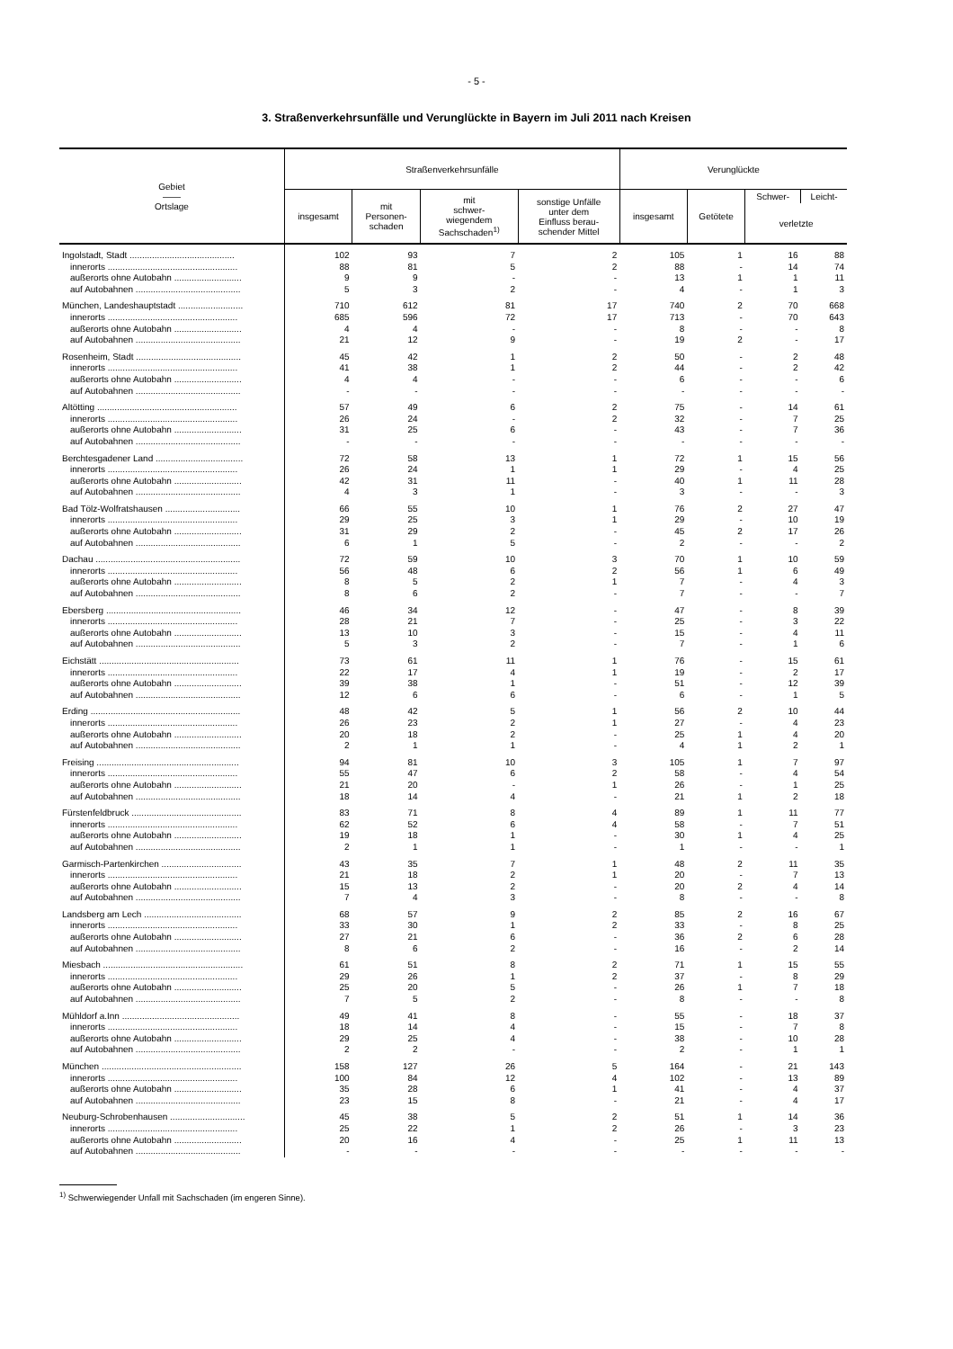- 5 -
3. Straßenverkehrsunfälle und Verunglückte in Bayern im Juli 2011 nach Kreisen
| Gebiet —— Ortslage | Straßenverkehrsunfälle | | | | Verunglückte | | | |
| --- | --- | --- | --- | --- | --- | --- | --- | --- |
| | insgesamt | mit Personen- schaden | mit schwer- wiegendem Sachschaden<sup>1)</sup> | sonstige Unfälle unter dem Einfluss berau- schender Mittel | insgesamt | Getötete | Schwer- | Leicht- |
| | | | | | | | verletzte | |
| Ingolstadt, Stadt .......................................... | 102 | 93 | 7 | 2 | 105 | 1 | 16 | 88 |
| innerorts .................................................... | 88 | 81 | 5 | 2 | 88 | - | 14 | 74 |
| außerorts ohne Autobahn ........................... | 9 | 9 | - | - | 13 | 1 | 1 | 11 |
| auf Autobahnen .......................................... | 5 | 3 | 2 | - | 4 | - | 1 | 3 |
| München, Landeshauptstadt .......................... | 710 | 612 | 81 | 17 | 740 | 2 | 70 | 668 |
| innerorts .................................................... | 685 | 596 | 72 | 17 | 713 | - | 70 | 643 |
| außerorts ohne Autobahn ........................... | 4 | 4 | - | - | 8 | - | - | 8 |
| auf Autobahnen .......................................... | 21 | 12 | 9 | - | 19 | 2 | - | 17 |
| Rosenheim, Stadt .......................................... | 45 | 42 | 1 | 2 | 50 | - | 2 | 48 |
| innerorts .................................................... | 41 | 38 | 1 | 2 | 44 | - | 2 | 42 |
| außerorts ohne Autobahn ........................... | 4 | 4 | - | - | 6 | - | - | 6 |
| auf Autobahnen .......................................... | - | - | - | - | - | - | - | - |
| Altötting ........................................................ | 57 | 49 | 6 | 2 | 75 | - | 14 | 61 |
| innerorts .................................................... | 26 | 24 | - | 2 | 32 | - | 7 | 25 |
| außerorts ohne Autobahn ........................... | 31 | 25 | 6 | - | 43 | - | 7 | 36 |
| auf Autobahnen .......................................... | - | - | - | - | - | - | - | - |
| Berchtesgadener Land ................................... | 72 | 58 | 13 | 1 | 72 | 1 | 15 | 56 |
| innerorts .................................................... | 26 | 24 | 1 | 1 | 29 | - | 4 | 25 |
| außerorts ohne Autobahn ........................... | 42 | 31 | 11 | - | 40 | 1 | 11 | 28 |
| auf Autobahnen .......................................... | 4 | 3 | 1 | - | 3 | - | - | 3 |
| Bad Tölz-Wolfratshausen .............................. | 66 | 55 | 10 | 1 | 76 | 2 | 27 | 47 |
| innerorts .................................................... | 29 | 25 | 3 | 1 | 29 | - | 10 | 19 |
| außerorts ohne Autobahn ........................... | 31 | 29 | 2 | - | 45 | 2 | 17 | 26 |
| auf Autobahnen .......................................... | 6 | 1 | 5 | - | 2 | - | - | 2 |
| Dachau .......................................................... | 72 | 59 | 10 | 3 | 70 | 1 | 10 | 59 |
| innerorts .................................................... | 56 | 48 | 6 | 2 | 56 | 1 | 6 | 49 |
| außerorts ohne Autobahn ........................... | 8 | 5 | 2 | 1 | 7 | - | 4 | 3 |
| auf Autobahnen .......................................... | 8 | 6 | 2 | - | 7 | - | - | 7 |
| Ebersberg ...................................................... | 46 | 34 | 12 | - | 47 | - | 8 | 39 |
| innerorts .................................................... | 28 | 21 | 7 | - | 25 | - | 3 | 22 |
| außerorts ohne Autobahn ........................... | 13 | 10 | 3 | - | 15 | - | 4 | 11 |
| auf Autobahnen .......................................... | 5 | 3 | 2 | - | 7 | - | 1 | 6 |
| Eichstätt ........................................................ | 73 | 61 | 11 | 1 | 76 | - | 15 | 61 |
| innerorts .................................................... | 22 | 17 | 4 | 1 | 19 | - | 2 | 17 |
| außerorts ohne Autobahn ........................... | 39 | 38 | 1 | - | 51 | - | 12 | 39 |
| auf Autobahnen .......................................... | 12 | 6 | 6 | - | 6 | - | 1 | 5 |
| Erding ............................................................ | 48 | 42 | 5 | 1 | 56 | 2 | 10 | 44 |
| innerorts .................................................... | 26 | 23 | 2 | 1 | 27 | - | 4 | 23 |
| außerorts ohne Autobahn ........................... | 20 | 18 | 2 | - | 25 | 1 | 4 | 20 |
| auf Autobahnen .......................................... | 2 | 1 | 1 | - | 4 | 1 | 2 | 1 |
| Freising ......................................................... | 94 | 81 | 10 | 3 | 105 | 1 | 7 | 97 |
| innerorts .................................................... | 55 | 47 | 6 | 2 | 58 | - | 4 | 54 |
| außerorts ohne Autobahn ........................... | 21 | 20 | - | 1 | 26 | - | 1 | 25 |
| auf Autobahnen .......................................... | 18 | 14 | 4 | - | 21 | 1 | 2 | 18 |
| Fürstenfeldbruck ............................................ | 83 | 71 | 8 | 4 | 89 | 1 | 11 | 77 |
| innerorts .................................................... | 62 | 52 | 6 | 4 | 58 | - | 7 | 51 |
| außerorts ohne Autobahn ........................... | 19 | 18 | 1 | - | 30 | 1 | 4 | 25 |
| auf Autobahnen .......................................... | 2 | 1 | 1 | - | 1 | - | - | 1 |
| Garmisch-Partenkirchen ................................ | 43 | 35 | 7 | 1 | 48 | 2 | 11 | 35 |
| innerorts .................................................... | 21 | 18 | 2 | 1 | 20 | - | 7 | 13 |
| außerorts ohne Autobahn ........................... | 15 | 13 | 2 | - | 20 | 2 | 4 | 14 |
| auf Autobahnen .......................................... | 7 | 4 | 3 | - | 8 | - | - | 8 |
| Landsberg am Lech ....................................... | 68 | 57 | 9 | 2 | 85 | 2 | 16 | 67 |
| innerorts .................................................... | 33 | 30 | 1 | 2 | 33 | - | 8 | 25 |
| außerorts ohne Autobahn ........................... | 27 | 21 | 6 | - | 36 | 2 | 6 | 28 |
| auf Autobahnen .......................................... | 8 | 6 | 2 | - | 16 | - | 2 | 14 |
| Miesbach ........................................................ | 61 | 51 | 8 | 2 | 71 | 1 | 15 | 55 |
| innerorts .................................................... | 29 | 26 | 1 | 2 | 37 | - | 8 | 29 |
| außerorts ohne Autobahn ........................... | 25 | 20 | 5 | - | 26 | 1 | 7 | 18 |
| auf Autobahnen .......................................... | 7 | 5 | 2 | - | 8 | - | - | 8 |
| Mühldorf a.Inn ............................................... | 49 | 41 | 8 | - | 55 | - | 18 | 37 |
| innerorts .................................................... | 18 | 14 | 4 | - | 15 | - | 7 | 8 |
| außerorts ohne Autobahn ........................... | 29 | 25 | 4 | - | 38 | - | 10 | 28 |
| auf Autobahnen .......................................... | 2 | 2 | - | - | 2 | - | 1 | 1 |
| München ........................................................ | 158 | 127 | 26 | 5 | 164 | - | 21 | 143 |
| innerorts .................................................... | 100 | 84 | 12 | 4 | 102 | - | 13 | 89 |
| außerorts ohne Autobahn ........................... | 35 | 28 | 6 | 1 | 41 | - | 4 | 37 |
| auf Autobahnen .......................................... | 23 | 15 | 8 | - | 21 | - | 4 | 17 |
| Neuburg-Schrobenhausen .............................. | 45 | 38 | 5 | 2 | 51 | 1 | 14 | 36 |
| innerorts .................................................... | 25 | 22 | 1 | 2 | 26 | - | 3 | 23 |
| außerorts ohne Autobahn ........................... | 20 | 16 | 4 | - | 25 | 1 | 11 | 13 |
| auf Autobahnen .......................................... | - | - | - | - | - | - | - | - |
<sup>1)</sup> Schwerwiegender Unfall mit Sachschaden (im engeren Sinne).